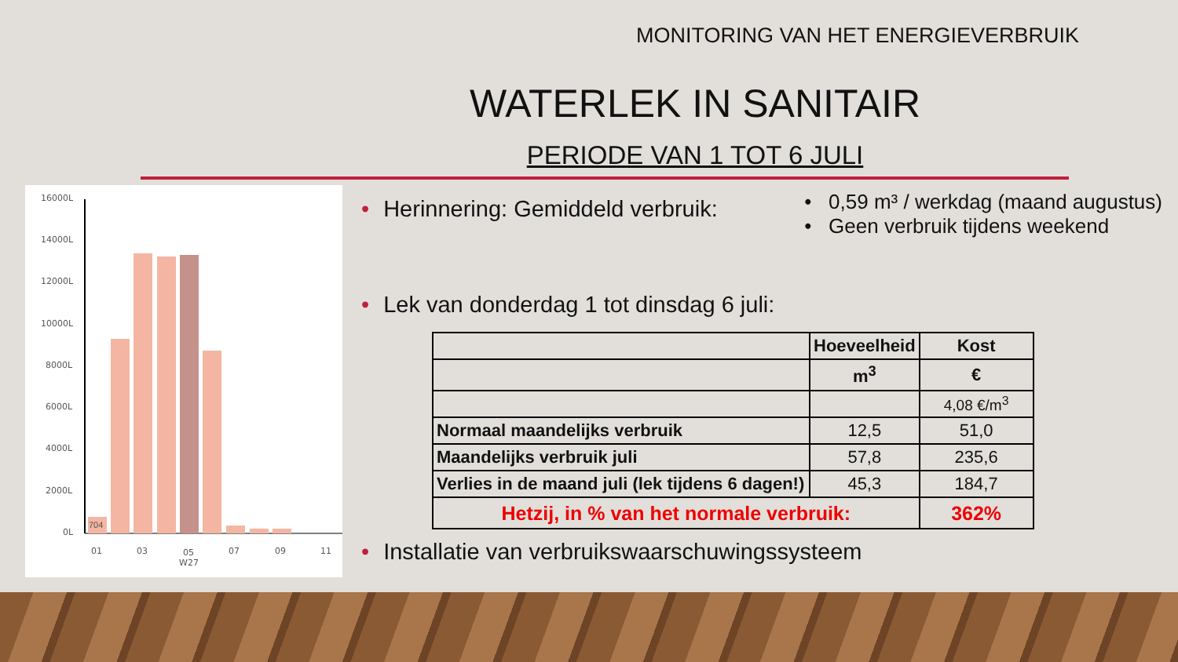MONITORING VAN HET ENERGIEVERBRUIK
WATERLEK IN SANITAIR
PERIODE VAN 1 TOT 6 JULI
16000L
14000L
12000L
10000L
8000L
6000L
4000L
2000L
0L
01
03
05
W27
07
09
11
704
• Herinnering: Gemiddeld verbruik:
• 0,59 m³ / werkdag (maand augustus)
• Geen verbruik tijdens weekend
• Lek van donderdag 1 tot dinsdag 6 juli:
| | Hoeveelheid | Kost |
| | m<sup>3</sup> | € |
| | | 4,08 €/m<sup>3</sup> |
| Normaal maandelijks verbruik | 12,5 | 51,0 |
| Maandelijks verbruik juli | 57,8 | 235,6 |
| Verlies in de maand juli (lek tijdens 6 dagen!) | 45,3 | 184,7 |
| Hetzij, in % van het normale verbruik: | | 362% |
• Installatie van verbruikswaarschuwingssysteem